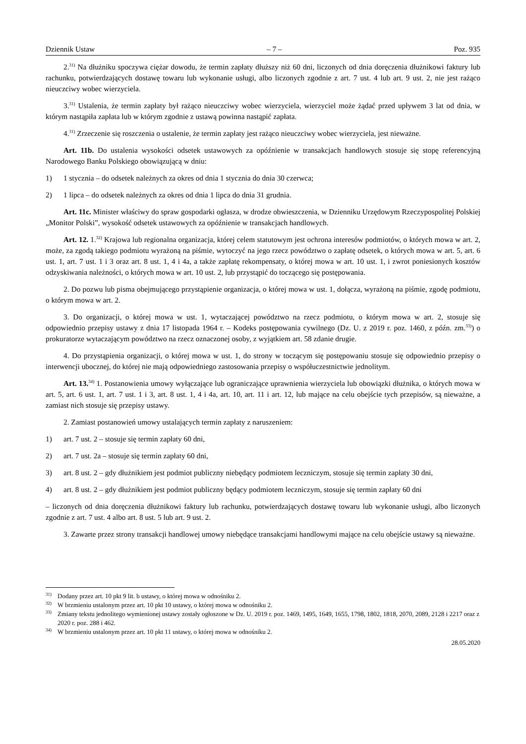Dziennik Ustaw – 7 – Poz. 935
2.<sup>31)</sup> Na dłużniku spoczywa ciężar dowodu, że termin zapłaty dłuższy niż 60 dni, liczonych od dnia doręczenia dłużnikowi faktury lub rachunku, potwierdzających dostawę towaru lub wykonanie usługi, albo liczonych zgodnie z art. 7 ust. 4 lub art. 9 ust. 2, nie jest rażąco nieuczciwy wobec wierzyciela.
3.<sup>31)</sup> Ustalenia, że termin zapłaty był rażąco nieuczciwy wobec wierzyciela, wierzyciel może żądać przed upływem 3 lat od dnia, w którym nastąpiła zapłata lub w którym zgodnie z ustawą powinna nastąpić zapłata.
4.<sup>31)</sup> Zrzeczenie się roszczenia o ustalenie, że termin zapłaty jest rażąco nieuczciwy wobec wierzyciela, jest nieważne.
Art. 11b. Do ustalenia wysokości odsetek ustawowych za opóźnienie w transakcjach handlowych stosuje się stopę referencyjną Narodowego Banku Polskiego obowiązującą w dniu:
1) 1 stycznia – do odsetek należnych za okres od dnia 1 stycznia do dnia 30 czerwca;
2) 1 lipca – do odsetek należnych za okres od dnia 1 lipca do dnia 31 grudnia.
Art. 11c. Minister właściwy do spraw gospodarki ogłasza, w drodze obwieszczenia, w Dzienniku Urzędowym Rzeczypospolitej Polskiej „Monitor Polski”, wysokość odsetek ustawowych za opóźnienie w transakcjach handlowych.
Art. 12. 1.<sup>32)</sup> Krajowa lub regionalna organizacja, której celem statutowym jest ochrona interesów podmiotów, o których mowa w art. 2, może, za zgodą takiego podmiotu wyrażoną na piśmie, wytoczyć na jego rzecz powództwo o zapłatę odsetek, o których mowa w art. 5, art. 6 ust. 1, art. 7 ust. 1 i 3 oraz art. 8 ust. 1, 4 i 4a, a także zapłatę rekompensaty, o której mowa w art. 10 ust. 1, i zwrot poniesionych kosztów odzyskiwania należności, o których mowa w art. 10 ust. 2, lub przystąpić do toczącego się postępowania.
2. Do pozwu lub pisma obejmującego przystąpienie organizacja, o której mowa w ust. 1, dołącza, wyrażoną na piśmie, zgodę podmiotu, o którym mowa w art. 2.
3. Do organizacji, o której mowa w ust. 1, wytaczającej powództwo na rzecz podmiotu, o którym mowa w art. 2, stosuje się odpowiednio przepisy ustawy z dnia 17 listopada 1964 r. – Kodeks postępowania cywilnego (Dz. U. z 2019 r. poz. 1460, z późn. zm.<sup>33)</sup>) o prokuratorze wytaczającym powództwo na rzecz oznaczonej osoby, z wyjątkiem art. 58 zdanie drugie.
4. Do przystąpienia organizacji, o której mowa w ust. 1, do strony w toczącym się postępowaniu stosuje się odpowiednio przepisy o interwencji ubocznej, do której nie mają odpowiedniego zastosowania przepisy o współuczestnictwie jednolitym.
Art. 13.<sup>34)</sup> 1. Postanowienia umowy wyłączające lub ograniczające uprawnienia wierzyciela lub obowiązki dłużnika, o których mowa w art. 5, art. 6 ust. 1, art. 7 ust. 1 i 3, art. 8 ust. 1, 4 i 4a, art. 10, art. 11 i art. 12, lub mające na celu obejście tych przepisów, są nieważne, a zamiast nich stosuje się przepisy ustawy.
2. Zamiast postanowień umowy ustalających termin zapłaty z naruszeniem:
1) art. 7 ust. 2 – stosuje się termin zapłaty 60 dni,
2) art. 7 ust. 2a – stosuje się termin zapłaty 60 dni,
3) art. 8 ust. 2 – gdy dłużnikiem jest podmiot publiczny niebędący podmiotem leczniczym, stosuje się termin zapłaty 30 dni,
4) art. 8 ust. 2 – gdy dłużnikiem jest podmiot publiczny będący podmiotem leczniczym, stosuje się termin zapłaty 60 dni
– liczonych od dnia doręczenia dłużnikowi faktury lub rachunku, potwierdzających dostawę towaru lub wykonanie usługi, albo liczonych zgodnie z art. 7 ust. 4 albo art. 8 ust. 5 lub art. 9 ust. 2.
3. Zawarte przez strony transakcji handlowej umowy niebędące transakcjami handlowymi mające na celu obejście ustawy są nieważne.
<sup>31)</sup> Dodany przez art. 10 pkt 9 lit. b ustawy, o której mowa w odnośniku 2.
<sup>32)</sup> W brzmieniu ustalonym przez art. 10 pkt 10 ustawy, o której mowa w odnośniku 2.
<sup>33)</sup> Zmiany tekstu jednolitego wymienionej ustawy zostały ogłoszone w Dz. U. 2019 r. poz. 1469, 1495, 1649, 1655, 1798, 1802, 1818, 2070, 2089, 2128 i 2217 oraz z 2020 r. poz. 288 i 462.
<sup>34)</sup> W brzmieniu ustalonym przez art. 10 pkt 11 ustawy, o której mowa w odnośniku 2.
28.05.2020